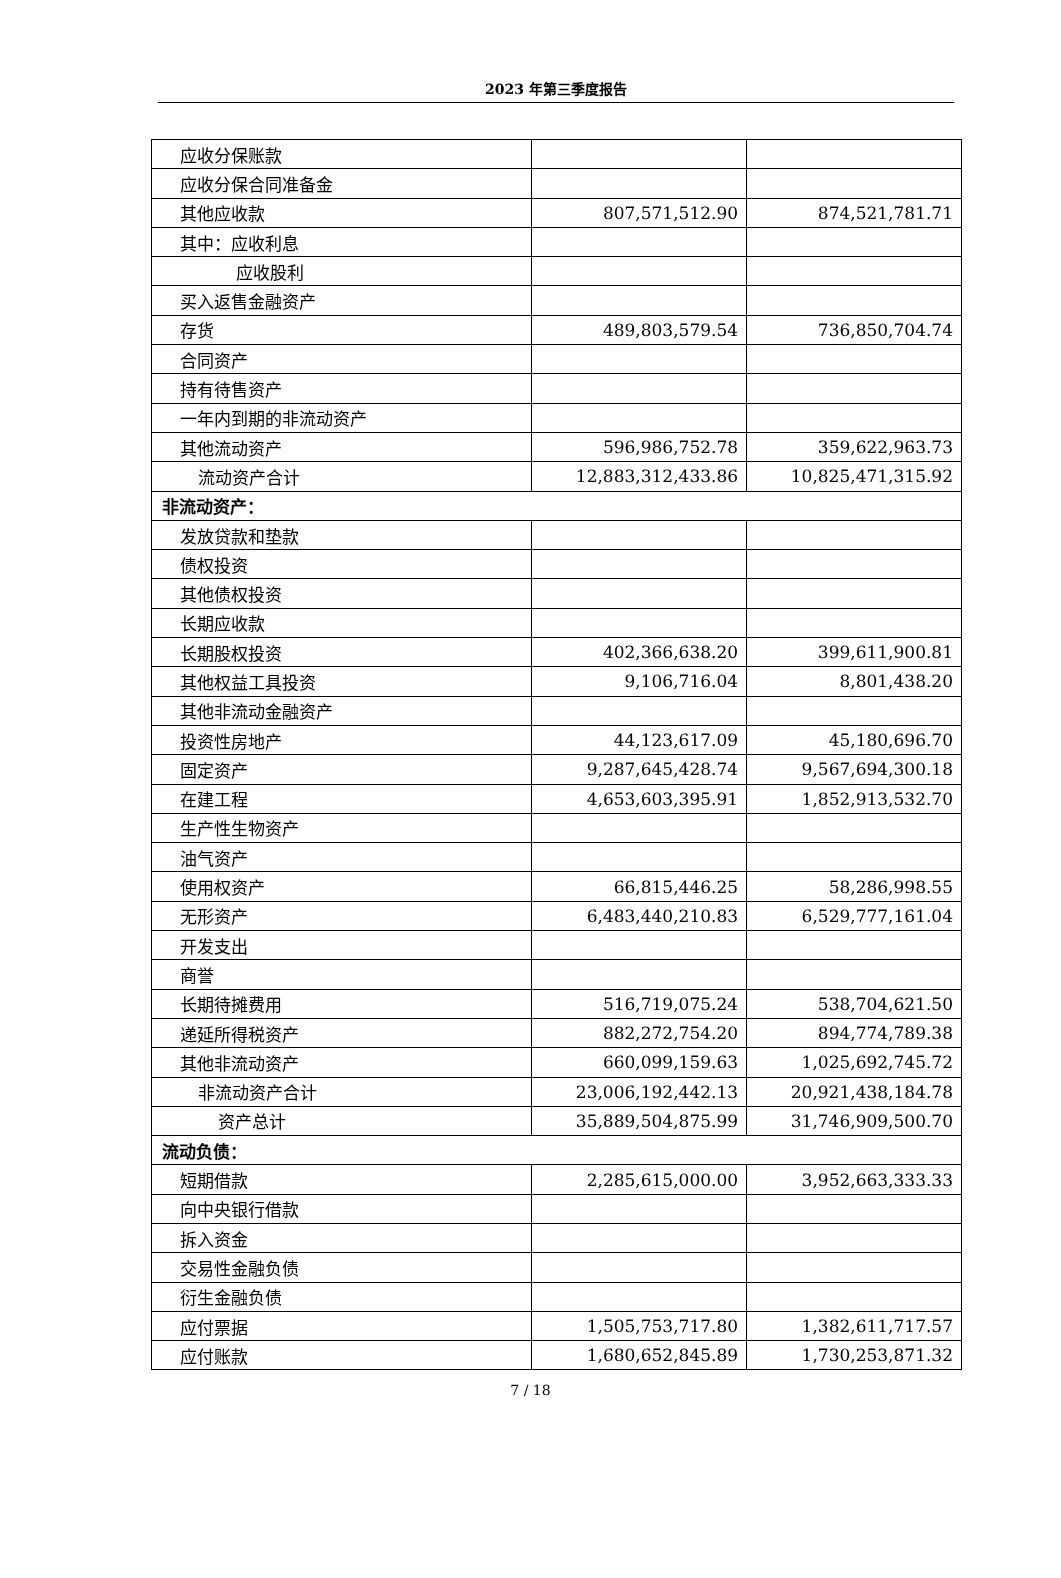2023 年第三季度报告
| 应收分保账款 | | |
| 应收分保合同准备金 | | |
| 其他应收款 | 807,571,512.90 | 874,521,781.71 |
| 其中：应收利息 | | |
| 应收股利 | | |
| 买入返售金融资产 | | |
| 存货 | 489,803,579.54 | 736,850,704.74 |
| 合同资产 | | |
| 持有待售资产 | | |
| 一年内到期的非流动资产 | | |
| 其他流动资产 | 596,986,752.78 | 359,622,963.73 |
| 流动资产合计 | 12,883,312,433.86 | 10,825,471,315.92 |
| 非流动资产： | | |
| 发放贷款和垫款 | | |
| 债权投资 | | |
| 其他债权投资 | | |
| 长期应收款 | | |
| 长期股权投资 | 402,366,638.20 | 399,611,900.81 |
| 其他权益工具投资 | 9,106,716.04 | 8,801,438.20 |
| 其他非流动金融资产 | | |
| 投资性房地产 | 44,123,617.09 | 45,180,696.70 |
| 固定资产 | 9,287,645,428.74 | 9,567,694,300.18 |
| 在建工程 | 4,653,603,395.91 | 1,852,913,532.70 |
| 生产性生物资产 | | |
| 油气资产 | | |
| 使用权资产 | 66,815,446.25 | 58,286,998.55 |
| 无形资产 | 6,483,440,210.83 | 6,529,777,161.04 |
| 开发支出 | | |
| 商誉 | | |
| 长期待摊费用 | 516,719,075.24 | 538,704,621.50 |
| 递延所得税资产 | 882,272,754.20 | 894,774,789.38 |
| 其他非流动资产 | 660,099,159.63 | 1,025,692,745.72 |
| 非流动资产合计 | 23,006,192,442.13 | 20,921,438,184.78 |
| 资产总计 | 35,889,504,875.99 | 31,746,909,500.70 |
| 流动负债： | | |
| 短期借款 | 2,285,615,000.00 | 3,952,663,333.33 |
| 向中央银行借款 | | |
| 拆入资金 | | |
| 交易性金融负债 | | |
| 衍生金融负债 | | |
| 应付票据 | 1,505,753,717.80 | 1,382,611,717.57 |
| 应付账款 | 1,680,652,845.89 | 1,730,253,871.32 |
7 / 18